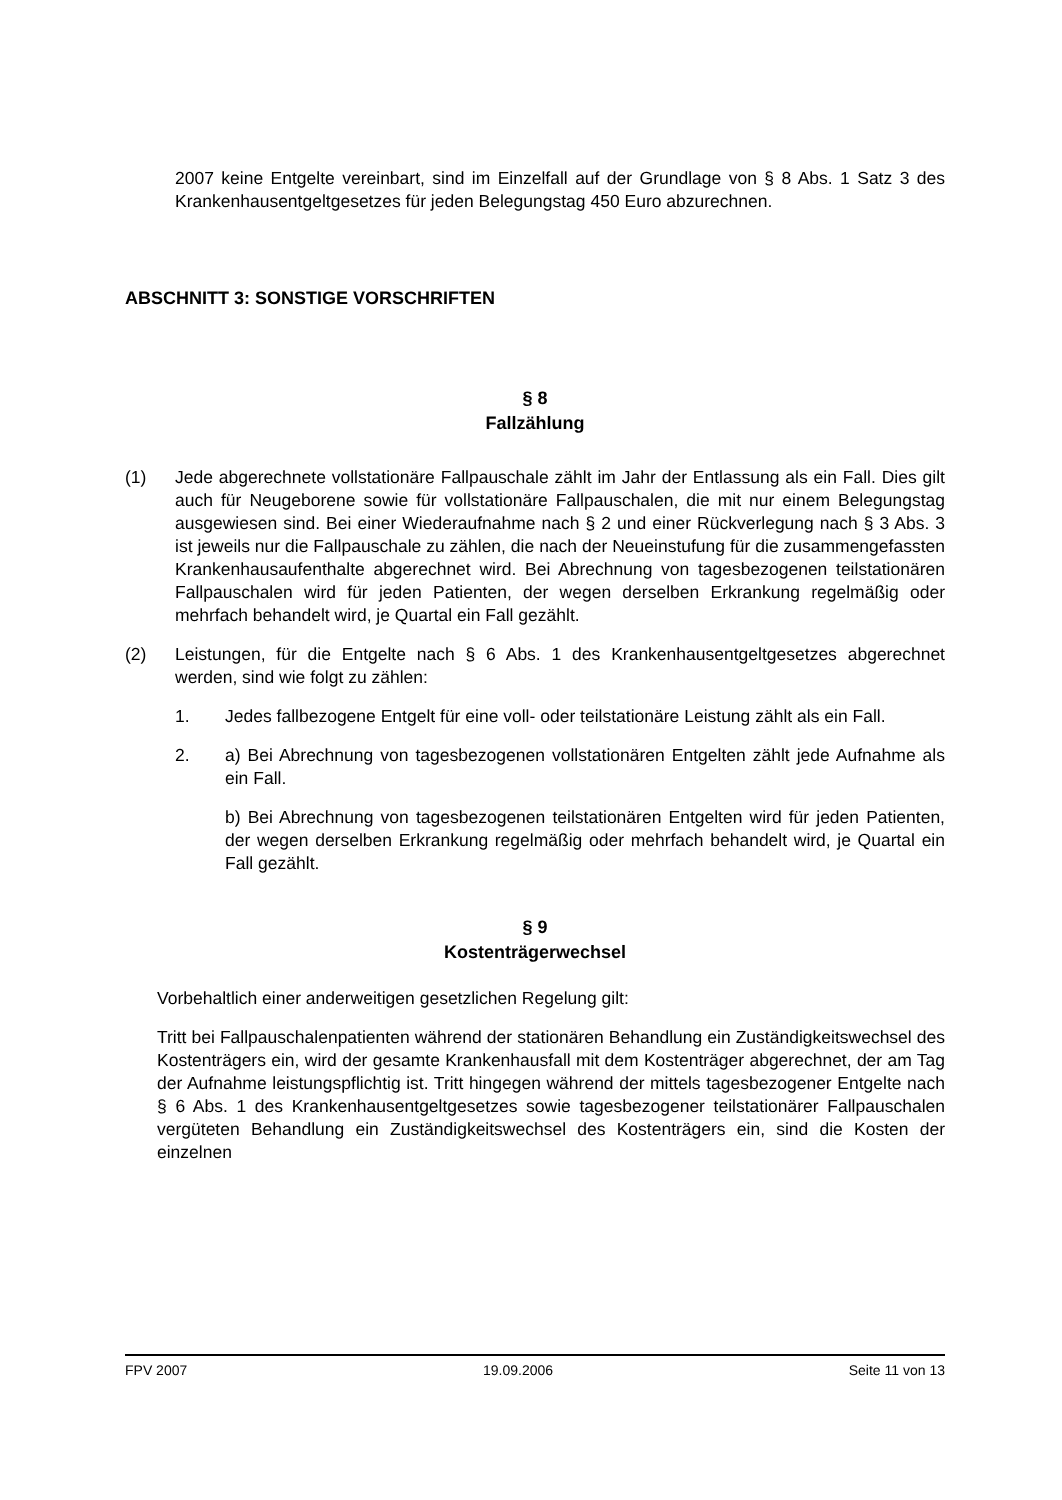2007 keine Entgelte vereinbart, sind im Einzelfall auf der Grundlage von § 8 Abs. 1 Satz 3 des Krankenhausentgeltgesetzes für jeden Belegungstag 450 Euro abzurechnen.
ABSCHNITT 3: SONSTIGE VORSCHRIFTEN
§ 8
Fallzählung
(1) Jede abgerechnete vollstationäre Fallpauschale zählt im Jahr der Entlassung als ein Fall. Dies gilt auch für Neugeborene sowie für vollstationäre Fallpauschalen, die mit nur einem Belegungstag ausgewiesen sind. Bei einer Wiederaufnahme nach § 2 und einer Rückverlegung nach § 3 Abs. 3 ist jeweils nur die Fallpauschale zu zählen, die nach der Neueinstufung für die zusammengefassten Krankenhausaufenthalte abgerechnet wird. Bei Abrechnung von tagesbezogenen teilstationären Fallpauschalen wird für jeden Patienten, der wegen derselben Erkrankung regelmäßig oder mehrfach behandelt wird, je Quartal ein Fall gezählt.
(2) Leistungen, für die Entgelte nach § 6 Abs. 1 des Krankenhausentgeltgesetzes abgerechnet werden, sind wie folgt zu zählen:
1. Jedes fallbezogene Entgelt für eine voll- oder teilstationäre Leistung zählt als ein Fall.
2. a) Bei Abrechnung von tagesbezogenen vollstationären Entgelten zählt jede Aufnahme als ein Fall.
b) Bei Abrechnung von tagesbezogenen teilstationären Entgelten wird für jeden Patienten, der wegen derselben Erkrankung regelmäßig oder mehrfach behandelt wird, je Quartal ein Fall gezählt.
§ 9
Kostenträgerwechsel
Vorbehaltlich einer anderweitigen gesetzlichen Regelung gilt:
Tritt bei Fallpauschalenpatienten während der stationären Behandlung ein Zuständigkeitswechsel des Kostenträgers ein, wird der gesamte Krankenhausfall mit dem Kostenträger abgerechnet, der am Tag der Aufnahme leistungspflichtig ist. Tritt hingegen während der mittels tagesbezogener Entgelte nach § 6 Abs. 1 des Krankenhausentgeltgesetzes sowie tagesbezogener teilstationärer Fallpauschalen vergüteten Behandlung ein Zuständigkeitswechsel des Kostenträgers ein, sind die Kosten der einzelnen
FPV 2007 19.09.2006 Seite 11 von 13